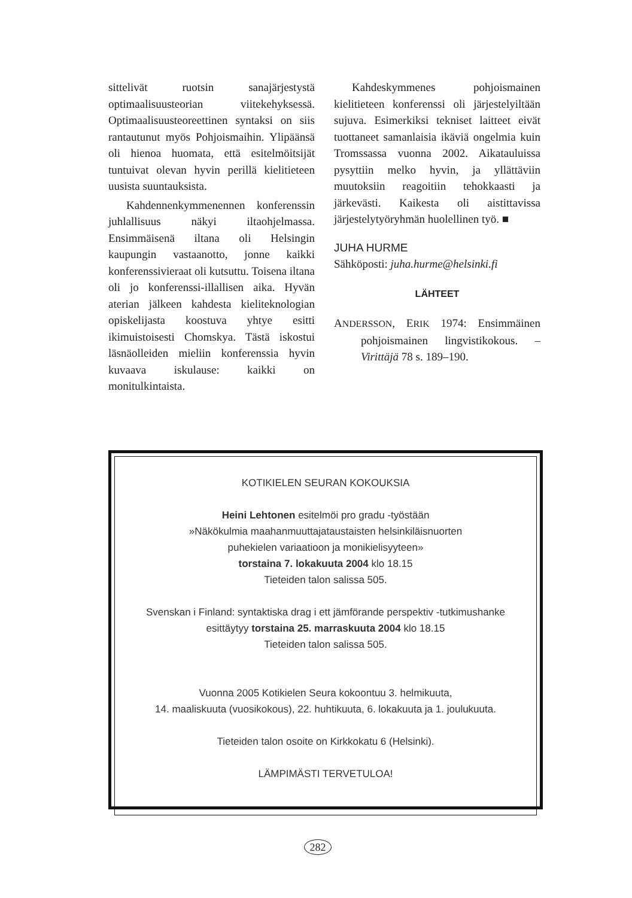sittelivät ruotsin sanajärjestystä optimaalisuusteorian viitekehyksessä. Optimaalisuusteoreettinen syntaksi on siis rantautunut myös Pohjoismaihin. Ylipäänsä oli hienoa huomata, että esitelmöitsijät tuntuivat olevan hyvin perillä kielitieteen uusista suuntauksista.
Kahdennenkymmenennen konferenssin juhlallisuus näkyi iltaohjelmassa. Ensimmäisenä iltana oli Helsingin kaupungin vastaanotto, jonne kaikki konferenssivieraat oli kutsuttu. Toisena iltana oli jo konferenssi-illallisen aika. Hyvän aterian jälkeen kahdesta kieliteknologian opiskelijasta koostuva yhtye esitti ikimuistoisesti Chomskya. Tästä iskostui läsnäolleiden mieliin konferenssia hyvin kuvaava iskulause: kaikki on monitulkintaista.
Kahdeskymmenes pohjoismainen kielitieteen konferenssi oli järjestelyiltään sujuva. Esimerkiksi tekniset laitteet eivät tuottaneet samanlaisia ikäviä ongelmia kuin Tromssassa vuonna 2002. Aikatauluissa pysyttiin melko hyvin, ja yllättäviin muutoksiin reagoitiin tehokkaasti ja järkevästi. Kaikesta oli aistittavissa järjestelytyöryhmän huolellinen työ. ■
JUHA HURME
Sähköposti: juha.hurme@helsinki.fi
LÄHTEET
ANDERSSON, ERIK 1974: Ensimmäinen pohjoismainen lingvistikokous. – Virittäjä 78 s. 189–190.
KOTIKIELEN SEURAN KOKOUKSIA
Heini Lehtonen esitelmöi pro gradu -työstään
»Näkökulmia maahanmuuttajataustaisten helsinkiläisnuorten
puhekielen variaatioon ja monikielisyyteen»
torstaina 7. lokakuuta 2004 klo 18.15
Tieteiden talon salissa 505.
Svenskan i Finland: syntaktiska drag i ett jämförande perspektiv -tutkimushanke
esittäytyy torstaina 25. marraskuuta 2004 klo 18.15
Tieteiden talon salissa 505.
Vuonna 2005 Kotikielen Seura kokoontuu 3. helmikuuta,
14. maaliskuuta (vuosikokous), 22. huhtikuuta, 6. lokakuuta ja 1. joulukuuta.
Tieteiden talon osoite on Kirkkokatu 6 (Helsinki).
LÄMPIMÄSTI TERVETULOA!
282